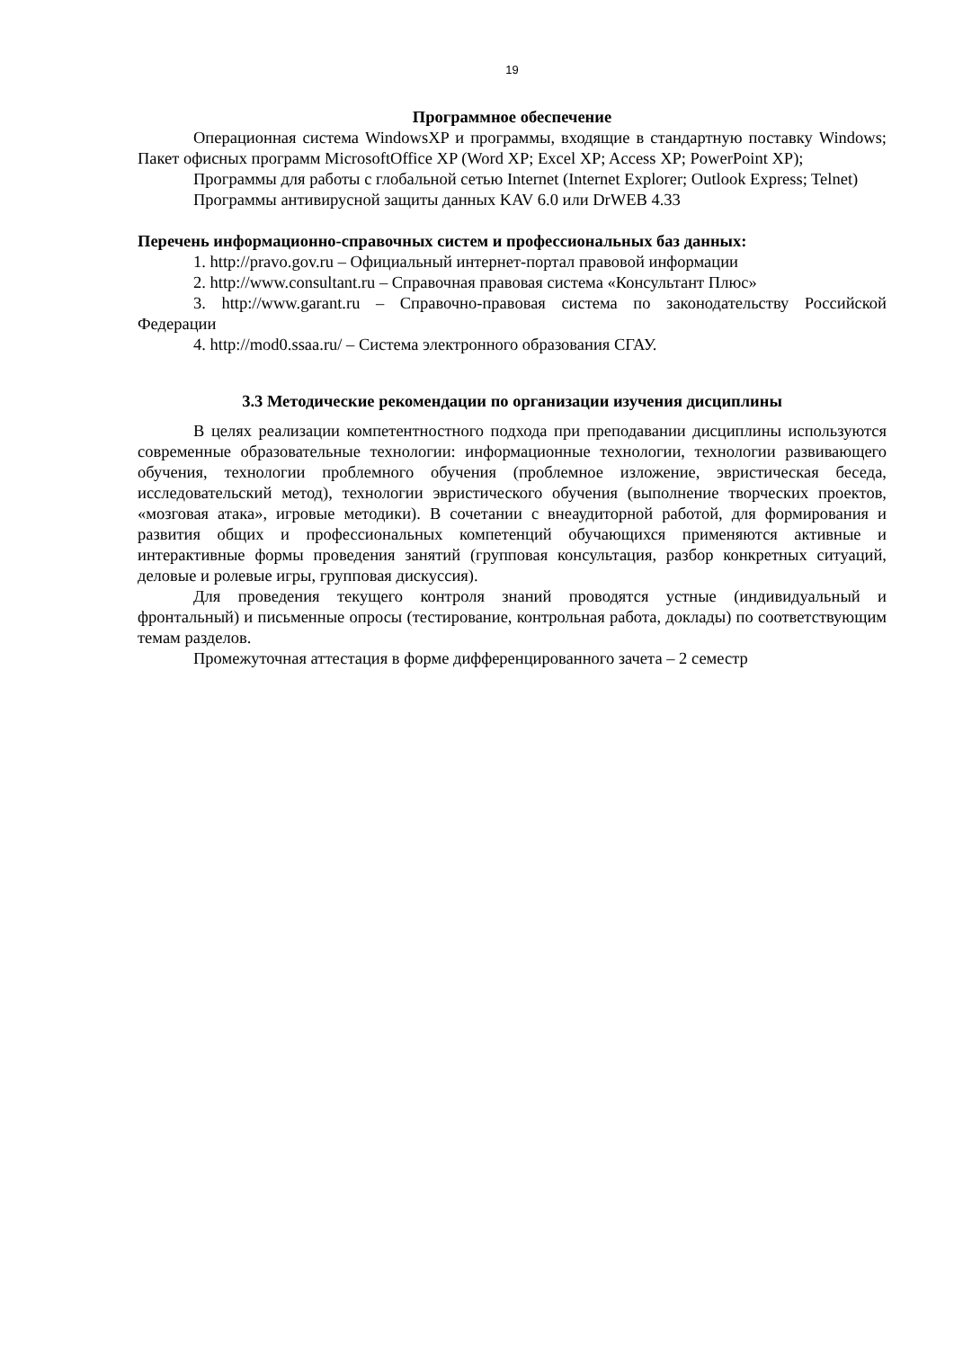19
Программное обеспечение
Операционная система WindowsXP и программы, входящие в стандартную поставку Windows; Пакет офисных программ MicrosoftOffice XP (Word XP; Excel XP; Access XP; PowerPoint XP);
Программы для работы с глобальной сетью Internet (Internet Explorer; Outlook Express; Telnet)
Программы антивирусной защиты данных KAV 6.0 или DrWEB 4.33
Перечень информационно-справочных систем и профессиональных баз данных:
1. http://pravo.gov.ru – Официальный интернет-портал правовой информации
2. http://www.consultant.ru – Справочная правовая система «Консультант Плюс»
3. http://www.garant.ru – Справочно-правовая система по законодательству Российской Федерации
4. http://mod0.ssaa.ru/ – Система электронного образования СГАУ.
3.3 Методические рекомендации по организации изучения дисциплины
В целях реализации компетентностного подхода при преподавании дисциплины используются современные образовательные технологии: информационные технологии, технологии развивающего обучения, технологии проблемного обучения (проблемное изложение, эвристическая беседа, исследовательский метод), технологии эвристического обучения (выполнение творческих проектов, «мозговая атака», игровые методики). В сочетании с внеаудиторной работой, для формирования и развития общих и профессиональных компетенций обучающихся применяются активные и интерактивные формы проведения занятий (групповая консультация, разбор конкретных ситуаций, деловые и ролевые игры, групповая дискуссия).
Для проведения текущего контроля знаний проводятся устные (индивидуальный и фронтальный) и письменные опросы (тестирование, контрольная работа, доклады) по соответствующим темам разделов.
Промежуточная аттестация в форме дифференцированного зачета – 2 семестр